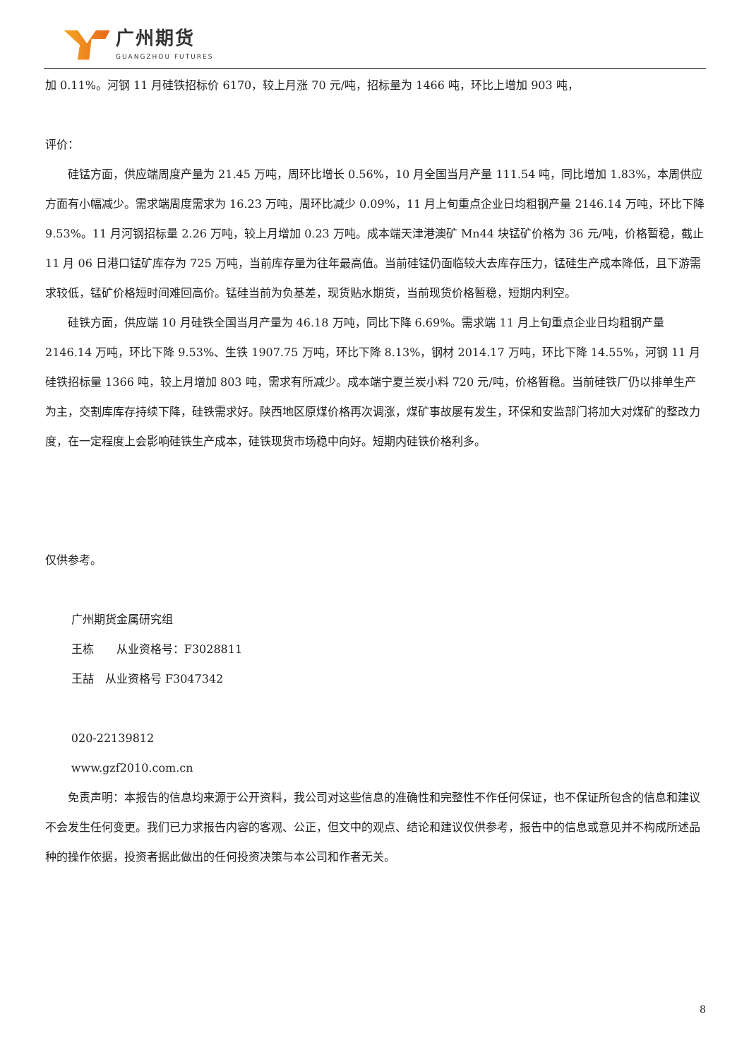广州期货
GUANGZHOU FUTURES
加 0.11%。河钢 11 月硅铁招标价 6170，较上月涨 70 元/吨，招标量为 1466 吨，环比上增加 903 吨，
评价：
硅锰方面，供应端周度产量为 21.45 万吨，周环比增长 0.56%，10 月全国当月产量 111.54 吨，同比增加 1.83%，本周供应方面有小幅减少。需求端周度需求为 16.23 万吨，周环比减少 0.09%，11 月上旬重点企业日均粗钢产量 2146.14 万吨，环比下降 9.53%。11 月河钢招标量 2.26 万吨，较上月增加 0.23 万吨。成本端天津港澳矿 Mn44 块锰矿价格为 36 元/吨，价格暂稳，截止 11 月 06 日港口锰矿库存为 725 万吨，当前库存量为往年最高值。当前硅锰仍面临较大去库存压力，锰硅生产成本降低，且下游需求较低，锰矿价格短时间难回高价。锰硅当前为负基差，现货贴水期货，当前现货价格暂稳，短期内利空。
硅铁方面，供应端 10 月硅铁全国当月产量为 46.18 万吨，同比下降 6.69%。需求端 11 月上旬重点企业日均粗钢产量 2146.14 万吨，环比下降 9.53%、生铁 1907.75 万吨，环比下降 8.13%，钢材 2014.17 万吨，环比下降 14.55%，河钢 11 月硅铁招标量 1366 吨，较上月增加 803 吨，需求有所减少。成本端宁夏兰炭小料 720 元/吨，价格暂稳。当前硅铁厂仍以排单生产为主，交割库库存持续下降，硅铁需求好。陕西地区原煤价格再次调涨，煤矿事故屡有发生，环保和安监部门将加大对煤矿的整改力度，在一定程度上会影响硅铁生产成本，硅铁现货市场稳中向好。短期内硅铁价格利多。
仅供参考。
广州期货金属研究组
王栋　　从业资格号：F3028811
王喆　从业资格号 F3047342
020-22139812
www.gzf2010.com.cn
免责声明：本报告的信息均来源于公开资料，我公司对这些信息的准确性和完整性不作任何保证，也不保证所包含的信息和建议不会发生任何变更。我们已力求报告内容的客观、公正，但文中的观点、结论和建议仅供参考，报告中的信息或意见并不构成所述品种的操作依据，投资者据此做出的任何投资决策与本公司和作者无关。
8